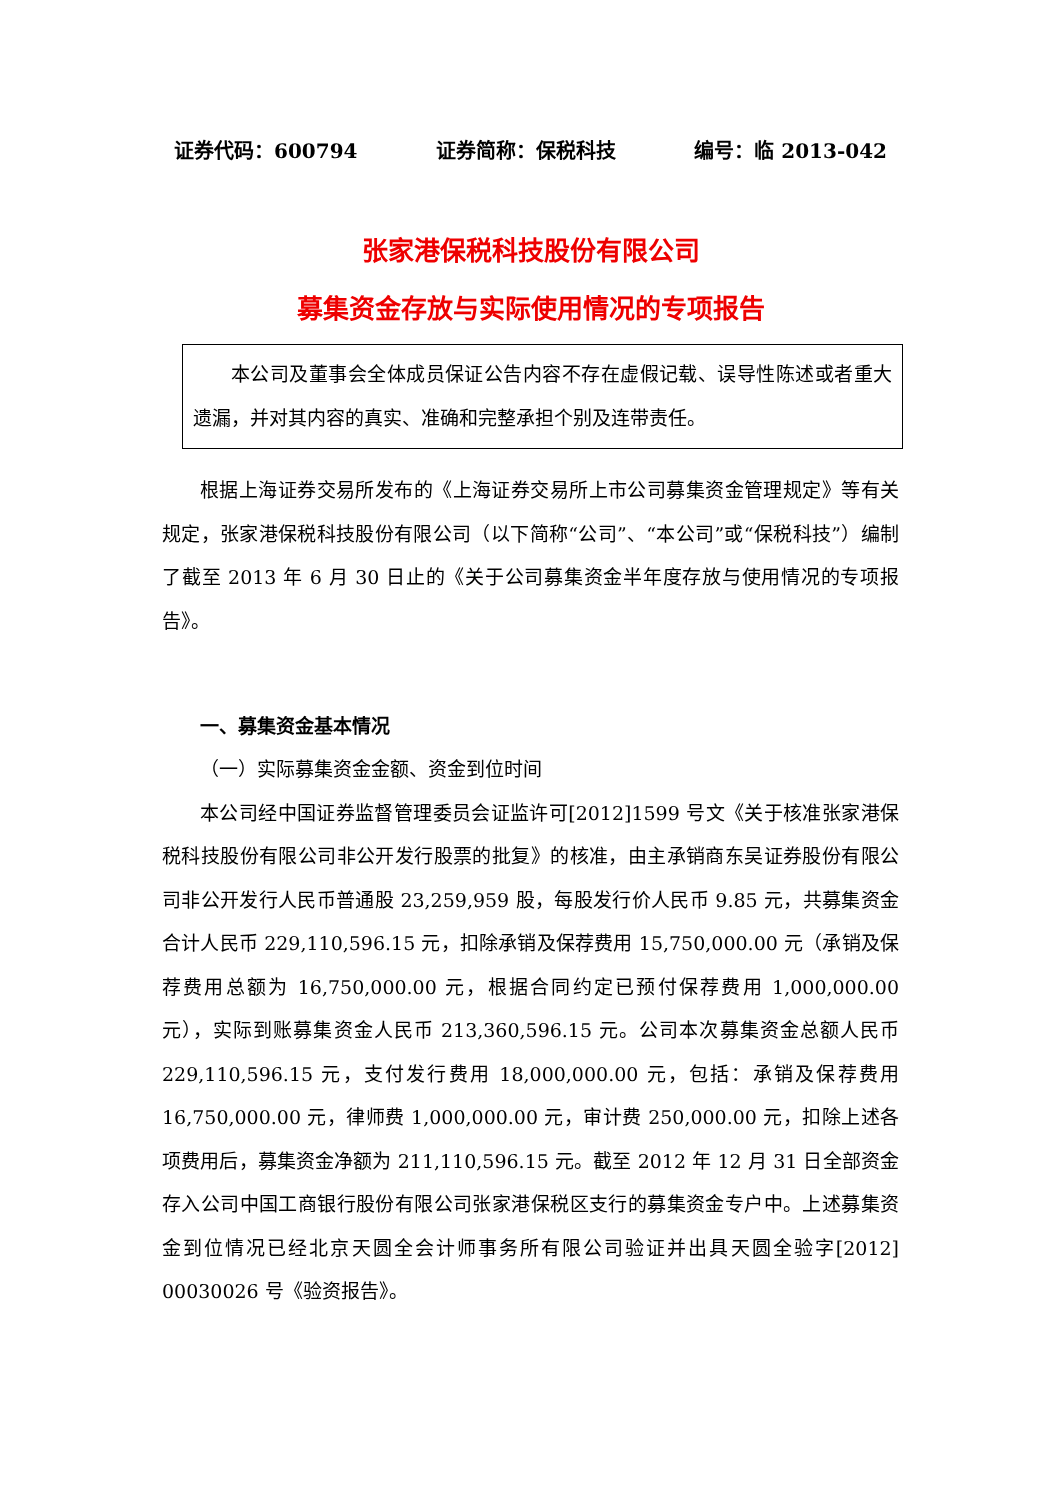证券代码：600794 证券简称：保税科技 编号：临 2013-042
张家港保税科技股份有限公司
募集资金存放与实际使用情况的专项报告
本公司及董事会全体成员保证公告内容不存在虚假记载、误导性陈述或者重大遗漏，并对其内容的真实、准确和完整承担个别及连带责任。
根据上海证券交易所发布的《上海证券交易所上市公司募集资金管理规定》等有关规定，张家港保税科技股份有限公司（以下简称“公司”、“本公司”或“保税科技”）编制了截至 2013 年 6 月 30 日止的《关于公司募集资金半年度存放与使用情况的专项报告》。
一、募集资金基本情况
（一）实际募集资金金额、资金到位时间
本公司经中国证券监督管理委员会证监许可[2012]1599 号文《关于核准张家港保税科技股份有限公司非公开发行股票的批复》的核准，由主承销商东吴证券股份有限公司非公开发行人民币普通股 23,259,959 股，每股发行价人民币 9.85 元，共募集资金合计人民币 229,110,596.15 元，扣除承销及保荐费用 15,750,000.00 元（承销及保荐费用总额为 16,750,000.00 元，根据合同约定已预付保荐费用 1,000,000.00 元），实际到账募集资金人民币 213,360,596.15 元。公司本次募集资金总额人民币 229,110,596.15 元，支付发行费用 18,000,000.00 元，包括：承销及保荐费用 16,750,000.00 元，律师费 1,000,000.00 元，审计费 250,000.00 元，扣除上述各项费用后，募集资金净额为 211,110,596.15 元。截至 2012 年 12 月 31 日全部资金存入公司中国工商银行股份有限公司张家港保税区支行的募集资金专户中。上述募集资金到位情况已经北京天圆全会计师事务所有限公司验证并出具天圆全验字[2012] 00030026 号《验资报告》。